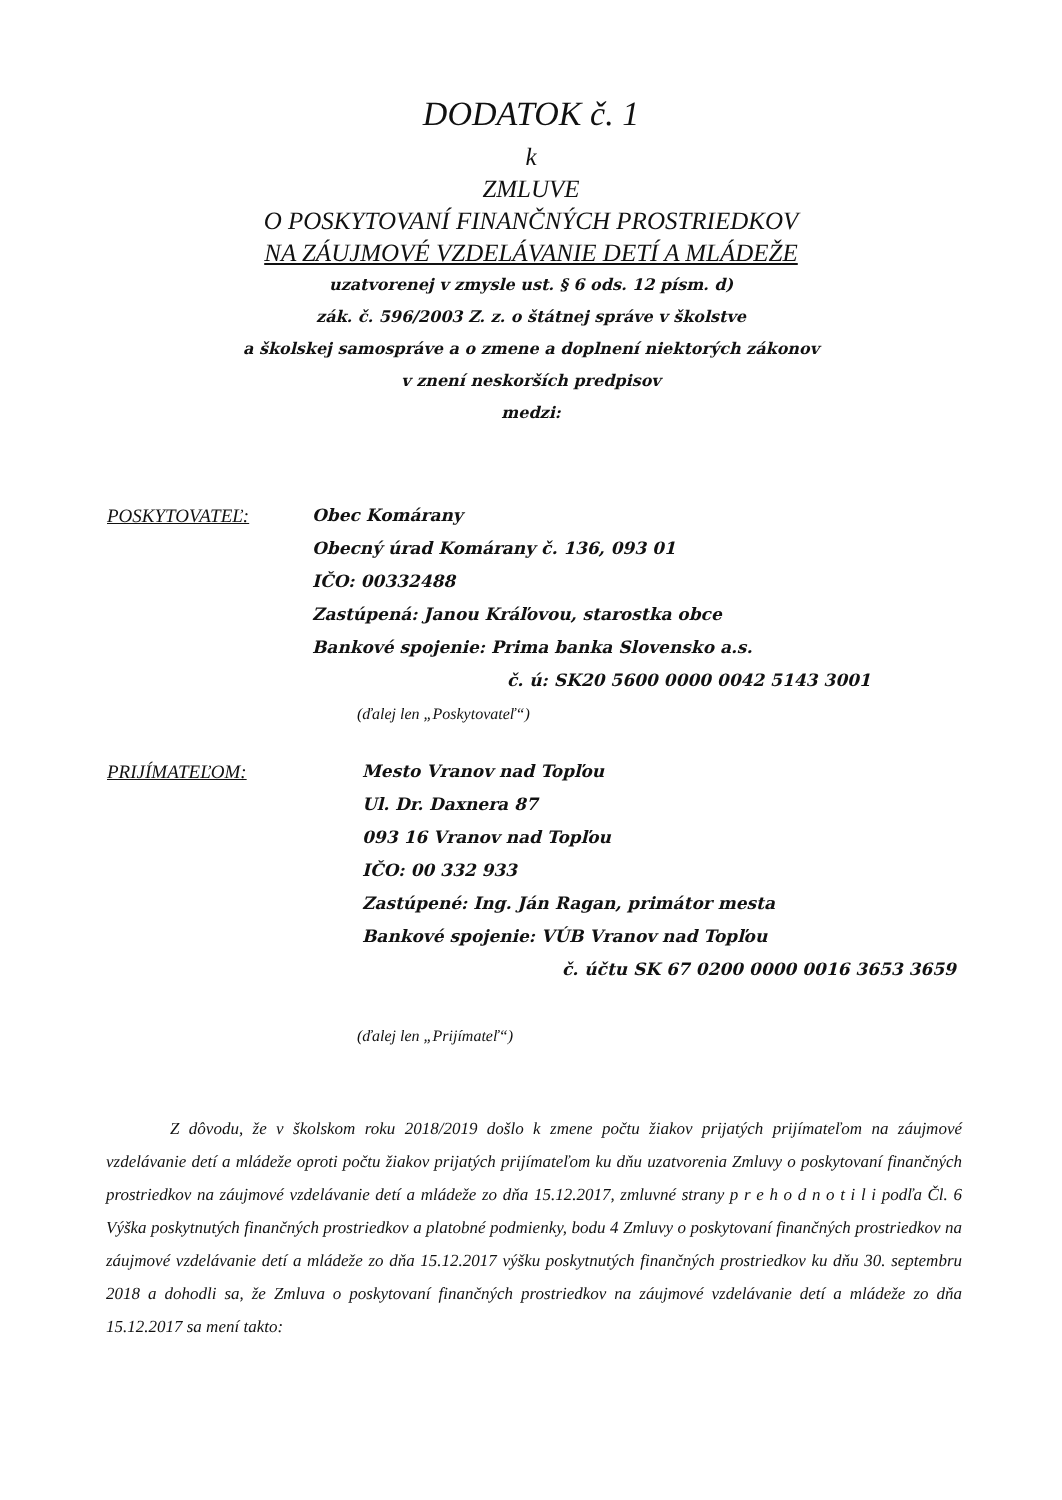DODATOK č. 1
k
ZMLUVE
O POSKYTOVANÍ FINANČNÝCH PROSTRIEDKOV
NA ZÁUJMOVÉ VZDELÁVANIE DETÍ A MLÁDEŽE
uzatvorenej v zmysle ust. § 6 ods. 12 písm. d)
zák. č. 596/2003 Z. z. o štátnej správe v školstve
a školskej samospráve a o zmene a doplnení niektorých zákonov
v znení neskorších predpisov
medzi:
POSKYTOVATEĽ: Obec Komárany
Obecný úrad Komárany č. 136, 093 01
IČO: 00332488
Zastúpená: Janou Kráľovou, starostka obce
Bankové spojenie: Prima banka Slovensko a.s.
č. ú: SK20 5600 0000 0042 5143 3001
(ďalej len „Poskytovateľ“)
PRIJÍMATEĽOM: Mesto Vranov nad Topľou
Ul. Dr. Daxnera 87
093 16 Vranov nad Topľou
IČO: 00 332 933
Zastúpené: Ing. Ján Ragan, primátor mesta
Bankové spojenie: VÚB Vranov nad Topľou
č. účtu SK 67 0200 0000 0016 3653 3659
(ďalej len „Prijímateľ“)
Z dôvodu, že v školskom roku 2018/2019 došlo k zmene počtu žiakov prijatých prijímateľom na záujmové vzdelávanie detí a mládeže oproti počtu žiakov prijatých prijímateľom ku dňu uzatvorenia Zmluvy o poskytovaní finančných prostriedkov na záujmové vzdelávanie detí a mládeže zo dňa 15.12.2017, zmluvné strany p r e h o d n o t i l i podľa Čl. 6 Výška poskytnutých finančných prostriedkov a platobné podmienky, bodu 4 Zmluvy o poskytovaní finančných prostriedkov na záujmové vzdelávanie detí a mládeže zo dňa 15.12.2017 výšku poskytnutých finančných prostriedkov ku dňu 30. septembru 2018 a dohodli sa, že Zmluva o poskytovaní finančných prostriedkov na záujmové vzdelávanie detí a mládeže zo dňa 15.12.2017 sa mení takto: